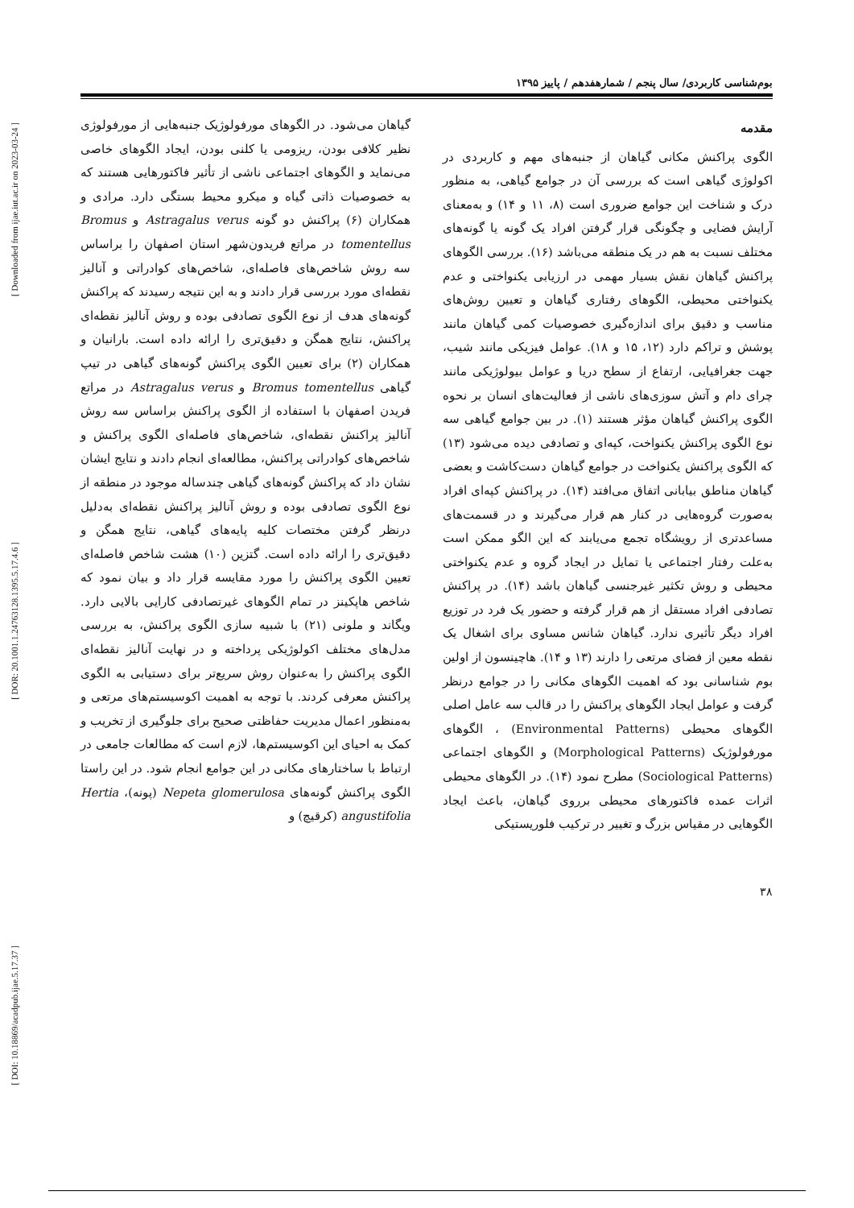[ Downloaded from ijae.iut.ac.ir on 2023-03-24 ]
[ DOR: 20.1001.1.24763128.1395.5.17.4.6 ]
[ DOI: 10.18869/acadpub.ijae.5.17.37 ]
بوم‌شناسی کاربردی/ سال پنجم / شمارهفدهم / پاییز ۱۳۹۵
مقدمه
الگوی پراکنش مکانی گیاهان از جنبه‌های مهم و کاربردی در اکولوژی گیاهی است که بررسی آن در جوامع گیاهی، به منظور درک و شناخت این جوامع ضروری است (۸، ۱۱ و ۱۴) و به‌معنای آرایش فضایی و چگونگی قرار گرفتن افراد یک گونه یا گونه‌های مختلف نسبت به هم در یک منطقه می‌باشد (۱۶). بررسی الگوهای پراکنش گیاهان نقش بسیار مهمی در ارزیابی یکنواختی و عدم یکنواختی محیطی، الگوهای رفتاری گیاهان و تعیین روش‌های مناسب و دقیق برای اندازه‌گیری خصوصیات کمی گیاهان مانند پوشش و تراکم دارد (۱۲، ۱۵ و ۱۸). عوامل فیزیکی مانند شیب، جهت جغرافیایی، ارتفاع از سطح دریا و عوامل بیولوژیکی مانند چرای دام و آتش سوزی‌های ناشی از فعالیت‌های انسان بر نحوه الگوی پراکنش گیاهان مؤثر هستند (۱). در بین جوامع گیاهی سه نوع الگوی پراکنش یکنواخت، کپه‌ای و تصادفی دیده می‌شود (۱۳) که الگوی پراکنش یکنواخت در جوامع گیاهان دست‌کاشت و بعضی گیاهان مناطق بیابانی اتفاق می‌افتد (۱۴). در پراکنش کپه‌ای افراد به‌صورت گروه‌هایی در کنار هم قرار می‌گیرند و در قسمت‌های مساعدتری از رویشگاه تجمع می‌یابند که این الگو ممکن است به‌علت رفتار اجتماعی یا تمایل در ایجاد گروه و عدم یکنواختی محیطی و روش تکثیر غیرجنسی گیاهان باشد (۱۴). در پراکنش تصادفی افراد مستقل از هم قرار گرفته و حضور یک فرد در توزیع افراد دیگر تأثیری ندارد. گیاهان شانس مساوی برای اشغال یک نقطه معین از فضای مرتعی را دارند (۱۳ و ۱۴). هاچینسون از اولین بوم شناسانی بود که اهمیت الگوهای مکانی را در جوامع درنظر گرفت و عوامل ایجاد الگوهای پراکنش را در قالب سه عامل اصلی الگوهای محیطی (Environmental Patterns) ، الگوهای مورفولوژیک (Morphological Patterns) و الگوهای اجتماعی (Sociological Patterns) مطرح نمود (۱۴). در الگوهای محیطی اثرات عمده فاکتورهای محیطی برروی گیاهان، باعث ایجاد الگوهایی در مقیاس بزرگ و تغییر در ترکیب فلوریستیکی
گیاهان می‌شود. در الگوهای مورفولوژیک جنبه‌هایی از مورفولوژی نظیر کلافی بودن، ریزومی یا کلنی بودن، ایجاد الگوهای خاصی می‌نماید و الگوهای اجتماعی ناشی از تأثیر فاکتورهایی هستند که به خصوصیات ذاتی گیاه و میکرو محیط بستگی دارد. مرادی و همکاران (۶) پراکنش دو گونه Astragalus verus و Bromus tomentellus در مراتع فریدون‌شهر استان اصفهان را براساس سه روش شاخص‌های فاصله‌ای، شاخص‌های کوادراتی و آنالیز نقطه‌ای مورد بررسی قرار دادند و به این نتیجه رسیدند که پراکنش گونه‌های هدف از نوع الگوی تصادفی بوده و روش آنالیز نقطه‌ای پراکنش، نتایج همگن و دقیق‌تری را ارائه داده است. بارانیان و همکاران (۲) برای تعیین الگوی پراکنش گونه‌های گیاهی در تیپ گیاهی Bromus tomentellus و Astragalus verus در مراتع فریدن اصفهان با استفاده از الگوی پراکنش براساس سه روش آنالیز پراکنش نقطه‌ای، شاخص‌های فاصله‌ای الگوی پراکنش و شاخص‌های کوادراتی پراکنش، مطالعه‌ای انجام دادند و نتایج ایشان نشان داد که پراکنش گونه‌های گیاهی چندساله موجود در منطقه از نوع الگوی تصادفی بوده و روش آنالیز پراکنش نقطه‌ای به‌دلیل درنظر گرفتن مختصات کلیه پایه‌های گیاهی، نتایج همگن و دقیق‌تری را ارائه داده است. گتزین (۱۰) هشت شاخص فاصله‌ای تعیین الگوی پراکنش را مورد مقایسه قرار داد و بیان نمود که شاخص هاپکینز در تمام الگوهای غیرتصادفی کارایی بالایی دارد. ویگاند و ملونی (۲۱) با شبیه سازی الگوی پراکنش، به بررسی مدل‌های مختلف اکولوژیکی پرداخته و در نهایت آنالیز نقطه‌ای الگوی پراکنش را به‌عنوان روش سریع‌تر برای دستیابی به الگوی پراکنش معرفی کردند. با توجه به اهمیت اکوسیستم‌های مرتعی و به‌منظور اعمال مدیریت حفاظتی صحیح برای جلوگیری از تخریب و کمک به احیای این اکوسیستم‌ها، لازم است که مطالعات جامعی در ارتباط با ساختارهای مکانی در این جوامع انجام شود. در این راستا الگوی پراکنش گونه‌های Nepeta glomerulosa (پونه)، Hertia angustifolia (کرقیچ) و
۳۸